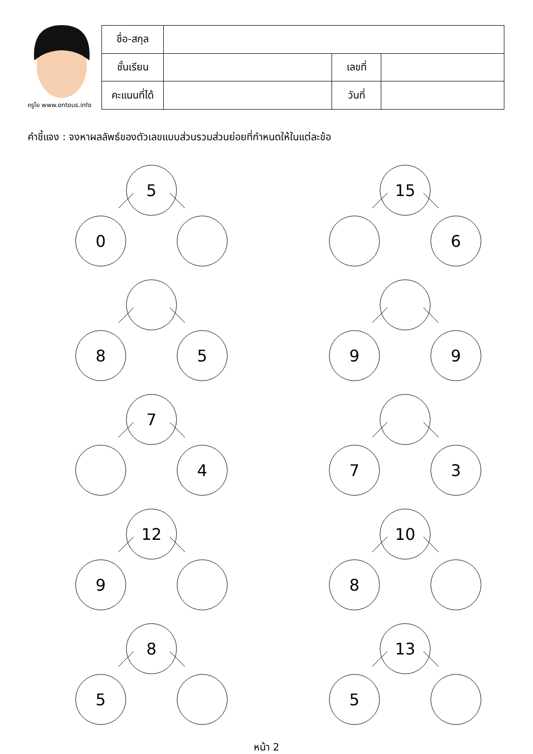ครูโย www.ontous.info
| ชื่อ-สกุล | | | |
| ชั้นเรียน | | เลขที่ | |
| คะแนนที่ได้ | | วันที่ | |
คำชี้แจง : จงหาผลลัพธ์ของตัวเลขแบบส่วนรวมส่วนย่อยที่กำหนดให้ในแต่ละข้อ
5
0
15
6
8 5
9 9
7
4
7 3
12
9
10
8
8
5
13
5
หน้า 2